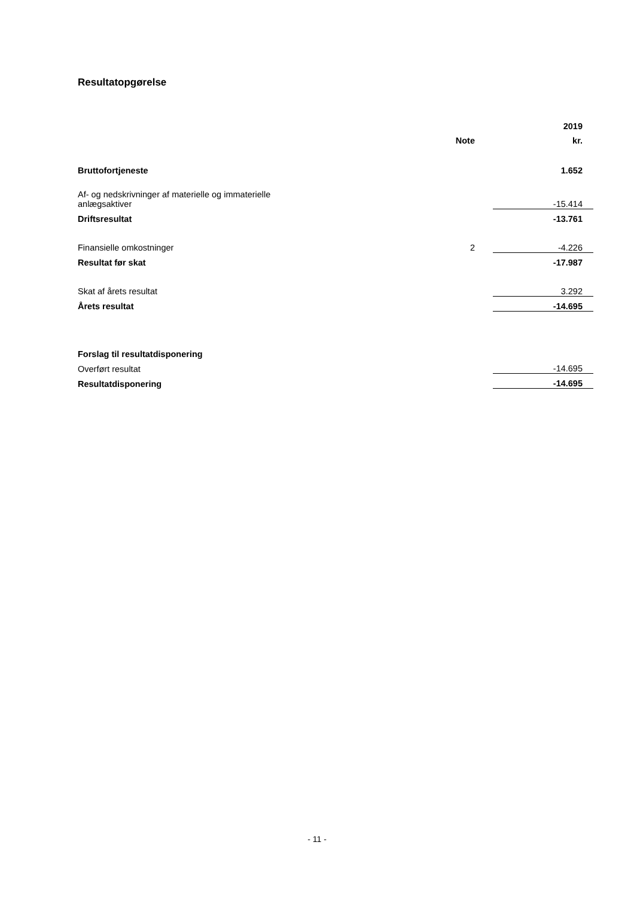Resultatopgørelse
| | | 2019 |
| | Note | kr. |
| Bruttofortjeneste | | 1.652 |
| Af- og nedskrivninger af materielle og immaterielle anlægsaktiver | | -15.414 |
| Driftsresultat | | -13.761 |
| Finansielle omkostninger | 2 | -4.226 |
| Resultat før skat | | -17.987 |
| Skat af årets resultat | | 3.292 |
| Årets resultat | | -14.695 |
| Forslag til resultatdisponering | | |
| Overført resultat | | -14.695 |
| Resultatdisponering | | -14.695 |
- 11 -